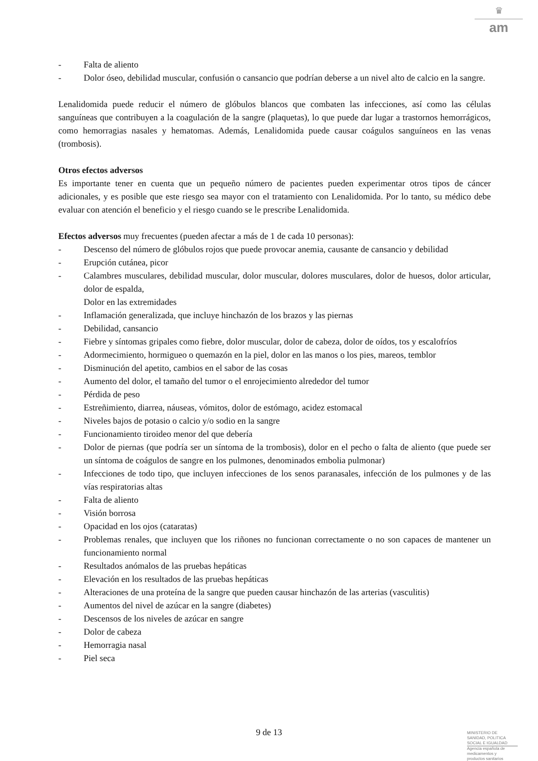♛
am
- Falta de aliento
- Dolor óseo, debilidad muscular, confusión o cansancio que podrían deberse a un nivel alto de calcio en la sangre.
Lenalidomida puede reducir el número de glóbulos blancos que combaten las infecciones, así como las células sanguíneas que contribuyen a la coagulación de la sangre (plaquetas), lo que puede dar lugar a trastornos hemorrágicos, como hemorragias nasales y hematomas. Además, Lenalidomida puede causar coágulos sanguíneos en las venas (trombosis).
Otros efectos adversos
Es importante tener en cuenta que un pequeño número de pacientes pueden experimentar otros tipos de cáncer adicionales, y es posible que este riesgo sea mayor con el tratamiento con Lenalidomida. Por lo tanto, su médico debe evaluar con atención el beneficio y el riesgo cuando se le prescribe Lenalidomida.
Efectos adversos muy frecuentes (pueden afectar a más de 1 de cada 10 personas):
- Descenso del número de glóbulos rojos que puede provocar anemia, causante de cansancio y debilidad
- Erupción cutánea, picor
- Calambres musculares, debilidad muscular, dolor muscular, dolores musculares, dolor de huesos, dolor articular, dolor de espalda,
Dolor en las extremidades
- Inflamación generalizada, que incluye hinchazón de los brazos y las piernas
- Debilidad, cansancio
- Fiebre y síntomas gripales como fiebre, dolor muscular, dolor de cabeza, dolor de oídos, tos y escalofríos
- Adormecimiento, hormigueo o quemazón en la piel, dolor en las manos o los pies, mareos, temblor
- Disminución del apetito, cambios en el sabor de las cosas
- Aumento del dolor, el tamaño del tumor o el enrojecimiento alrededor del tumor
- Pérdida de peso
- Estreñimiento, diarrea, náuseas, vómitos, dolor de estómago, acidez estomacal
- Niveles bajos de potasio o calcio y/o sodio en la sangre
- Funcionamiento tiroideo menor del que debería
- Dolor de piernas (que podría ser un síntoma de la trombosis), dolor en el pecho o falta de aliento (que puede ser un síntoma de coágulos de sangre en los pulmones, denominados embolia pulmonar)
- Infecciones de todo tipo, que incluyen infecciones de los senos paranasales, infección de los pulmones y de las vías respiratorias altas
- Falta de aliento
- Visión borrosa
- Opacidad en los ojos (cataratas)
- Problemas renales, que incluyen que los riñones no funcionan correctamente o no son capaces de mantener un funcionamiento normal
- Resultados anómalos de las pruebas hepáticas
- Elevación en los resultados de las pruebas hepáticas
- Alteraciones de una proteína de la sangre que pueden causar hinchazón de las arterias (vasculitis)
- Aumentos del nivel de azúcar en la sangre (diabetes)
- Descensos de los niveles de azúcar en sangre
- Dolor de cabeza
- Hemorragia nasal
- Piel seca
9 de 13
MINISTERIO DE
SANIDAD, POLITICA
SOCIAL E IGUALDAD
Agencia española de
medicamentos y
productos sanitarios